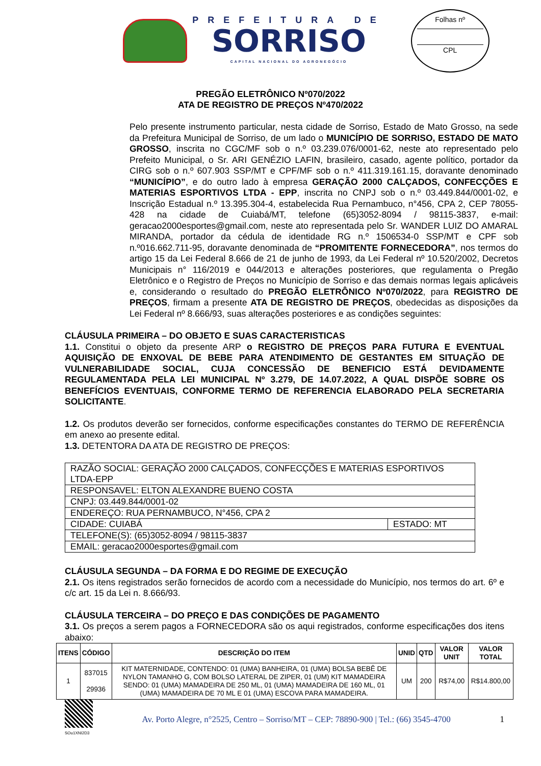PREFEITURA DE
SORRISO
CAPITAL NACIONAL DO AGRONEGÓCIO
Folhas nº
CPL
PREGÃO ELETRÔNICO Nº070/2022
ATA DE REGISTRO DE PREÇOS Nº470/2022
Pelo presente instrumento particular, nesta cidade de Sorriso, Estado de Mato Grosso, na sede da Prefeitura Municipal de Sorriso, de um lado o MUNICÍPIO DE SORRISO, ESTADO DE MATO GROSSO, inscrita no CGC/MF sob o n.º 03.239.076/0001-62, neste ato representado pelo Prefeito Municipal, o Sr. ARI GENÉZIO LAFIN, brasileiro, casado, agente político, portador da CIRG sob o n.º 607.903 SSP/MT e CPF/MF sob o n.º 411.319.161.15, doravante denominado “MUNICÍPIO”, e do outro lado à empresa GERAÇÃO 2000 CALÇADOS, CONFECÇÕES E MATERIAS ESPORTIVOS LTDA - EPP, inscrita no CNPJ sob o n.º 03.449.844/0001-02, e Inscrição Estadual n.º 13.395.304-4, estabelecida Rua Pernambuco, n°456, CPA 2, CEP 78055-428 na cidade de Cuiabá/MT, telefone (65)3052-8094 / 98115-3837, e-mail: geracao2000esportes@gmail.com, neste ato representada pelo Sr. WANDER LUIZ DO AMARAL MIRANDA, portador da cédula de identidade RG n.º 1506534-0 SSP/MT e CPF sob n.º016.662.711-95, doravante denominada de “PROMITENTE FORNECEDORA”, nos termos do artigo 15 da Lei Federal 8.666 de 21 de junho de 1993, da Lei Federal nº 10.520/2002, Decretos Municipais n° 116/2019 e 044/2013 e alterações posteriores, que regulamenta o Pregão Eletrônico e o Registro de Preços no Município de Sorriso e das demais normas legais aplicáveis e, considerando o resultado do PREGÃO ELETRÔNICO Nº070/2022, para REGISTRO DE PREÇOS, firmam a presente ATA DE REGISTRO DE PREÇOS, obedecidas as disposições da Lei Federal nº 8.666/93, suas alterações posteriores e as condições seguintes:
CLÁUSULA PRIMEIRA – DO OBJETO E SUAS CARACTERISTICAS
1.1. Constitui o objeto da presente ARP o REGISTRO DE PREÇOS PARA FUTURA E EVENTUAL AQUISIÇÃO DE ENXOVAL DE BEBE PARA ATENDIMENTO DE GESTANTES EM SITUAÇÃO DE VULNERABILIDADE SOCIAL, CUJA CONCESSÃO DE BENEFICIO ESTÁ DEVIDAMENTE REGULAMENTADA PELA LEI MUNICIPAL Nº 3.279, DE 14.07.2022, A QUAL DISPÕE SOBRE OS BENEFÍCIOS EVENTUAIS, CONFORME TERMO DE REFERENCIA ELABORADO PELA SECRETARIA SOLICITANTE.
1.2. Os produtos deverão ser fornecidos, conforme especificações constantes do TERMO DE REFERÊNCIA em anexo ao presente edital.
1.3. DETENTORA DA ATA DE REGISTRO DE PREÇOS:
| RAZÃO SOCIAL: GERAÇÃO 2000 CALÇADOS, CONFECÇÕES E MATERIAS ESPORTIVOS LTDA-EPP | |
| RESPONSAVEL: ELTON ALEXANDRE BUENO COSTA | |
| CNPJ: 03.449.844/0001-02 | |
| ENDEREÇO: RUA PERNAMBUCO, N°456, CPA 2 | |
| CIDADE: CUIABÁ | ESTADO: MT |
| TELEFONE(S): (65)3052-8094 / 98115-3837 | |
| EMAIL: geracao2000esportes@gmail.com | |
CLÁUSULA SEGUNDA – DA FORMA E DO REGIME DE EXECUÇÃO
2.1. Os itens registrados serão fornecidos de acordo com a necessidade do Município, nos termos do art. 6º e c/c art. 15 da Lei n. 8.666/93.
CLÁUSULA TERCEIRA – DO PREÇO E DAS CONDIÇÕES DE PAGAMENTO
3.1. Os preços a serem pagos a FORNECEDORA são os aqui registrados, conforme especificações dos itens abaixo:
| ITENS | CÓDIGO | DESCRIÇÃO DO ITEM | UNID | QTD | VALOR UNIT | VALOR TOTAL |
| --- | --- | --- | --- | --- | --- | --- |
| 1 | 837015 29936 | KIT MATERNIDADE, CONTENDO: 01 (UMA) BANHEIRA, 01 (UMA) BOLSA BEBÊ DE NYLON TAMANHO G, COM BOLSO LATERAL DE ZIPER, 01 (UM) KIT MAMADEIRA SENDO: 01 (UMA) MAMADEIRA DE 250 ML, 01 (UMA) MAMADEIRA DE 160 ML, 01 (UMA) MAMADEIRA DE 70 ML E 01 (UMA) ESCOVA PARA MAMADEIRA. | UM | 200 | R$74,00 | R$14.800,00 |
SOu1XNI2D3
Av. Porto Alegre, n°2525, Centro – Sorriso/MT – CEP: 78890-900 | Tel.: (66) 3545-4700
1